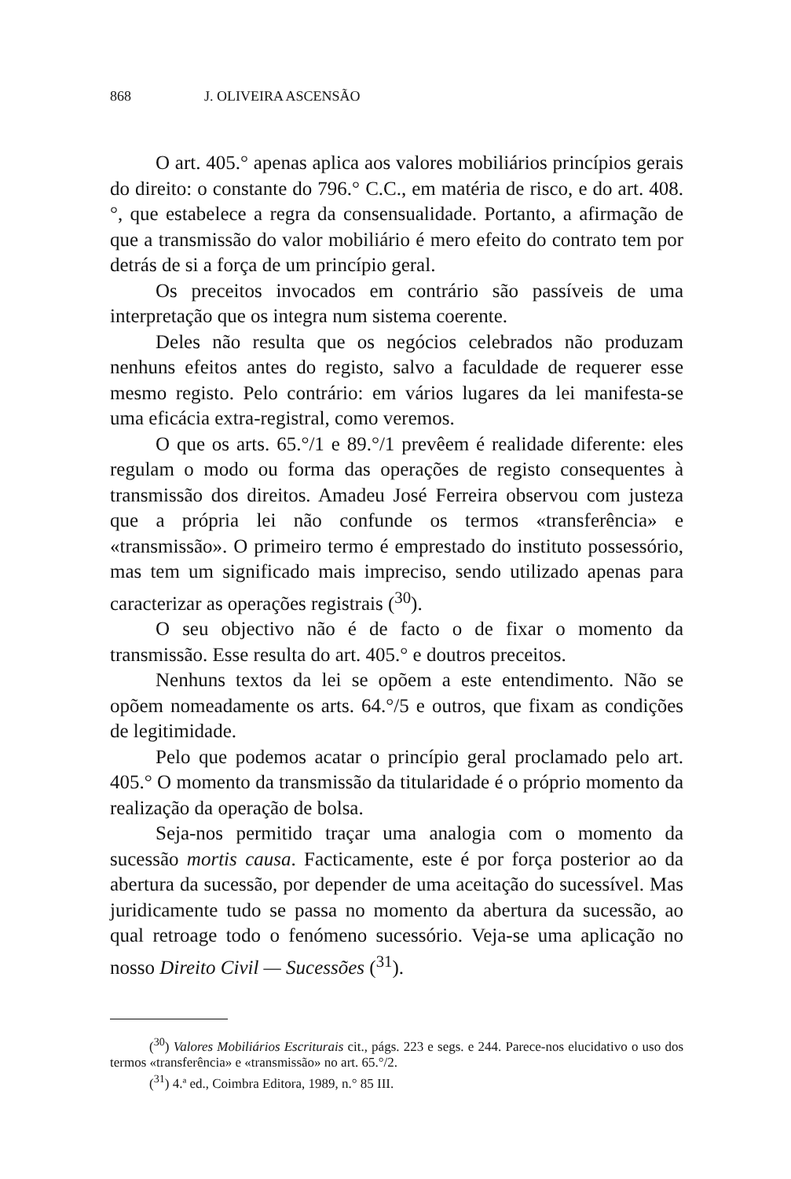868 J. OLIVEIRA ASCENSÃO
O art. 405.° apenas aplica aos valores mobiliários princípios gerais do direito: o constante do 796.° C.C., em matéria de risco, e do art. 408.°, que estabelece a regra da consensualidade. Portanto, a afirmação de que a transmissão do valor mobiliário é mero efeito do contrato tem por detrás de si a força de um princípio geral.
Os preceitos invocados em contrário são passíveis de uma interpretação que os integra num sistema coerente.
Deles não resulta que os negócios celebrados não produzam nenhuns efeitos antes do registo, salvo a faculdade de requerer esse mesmo registo. Pelo contrário: em vários lugares da lei manifesta-se uma eficácia extra-registral, como veremos.
O que os arts. 65.°/1 e 89.°/1 prevêem é realidade diferente: eles regulam o modo ou forma das operações de registo consequentes à transmissão dos direitos. Amadeu José Ferreira observou com justeza que a própria lei não confunde os termos «transferência» e «transmissão». O primeiro termo é emprestado do instituto possessório, mas tem um significado mais impreciso, sendo utilizado apenas para caracterizar as operações registrais (<sup>30</sup>).
O seu objectivo não é de facto o de fixar o momento da transmissão. Esse resulta do art. 405.° e doutros preceitos.
Nenhuns textos da lei se opõem a este entendimento. Não se opõem nomeadamente os arts. 64.°/5 e outros, que fixam as condições de legitimidade.
Pelo que podemos acatar o princípio geral proclamado pelo art. 405.° O momento da transmissão da titularidade é o próprio momento da realização da operação de bolsa.
Seja-nos permitido traçar uma analogia com o momento da sucessão mortis causa. Facticamente, este é por força posterior ao da abertura da sucessão, por depender de uma aceitação do sucessível. Mas juridicamente tudo se passa no momento da abertura da sucessão, ao qual retroage todo o fenómeno sucessório. Veja-se uma aplicação no nosso Direito Civil — Sucessões (<sup>31</sup>).
(<sup>30</sup>) Valores Mobiliários Escriturais cit., págs. 223 e segs. e 244. Parece-nos elucidativo o uso dos termos «transferência» e «transmissão» no art. 65.°/2.
(<sup>31</sup>) 4.ª ed., Coimbra Editora, 1989, n.° 85 III.